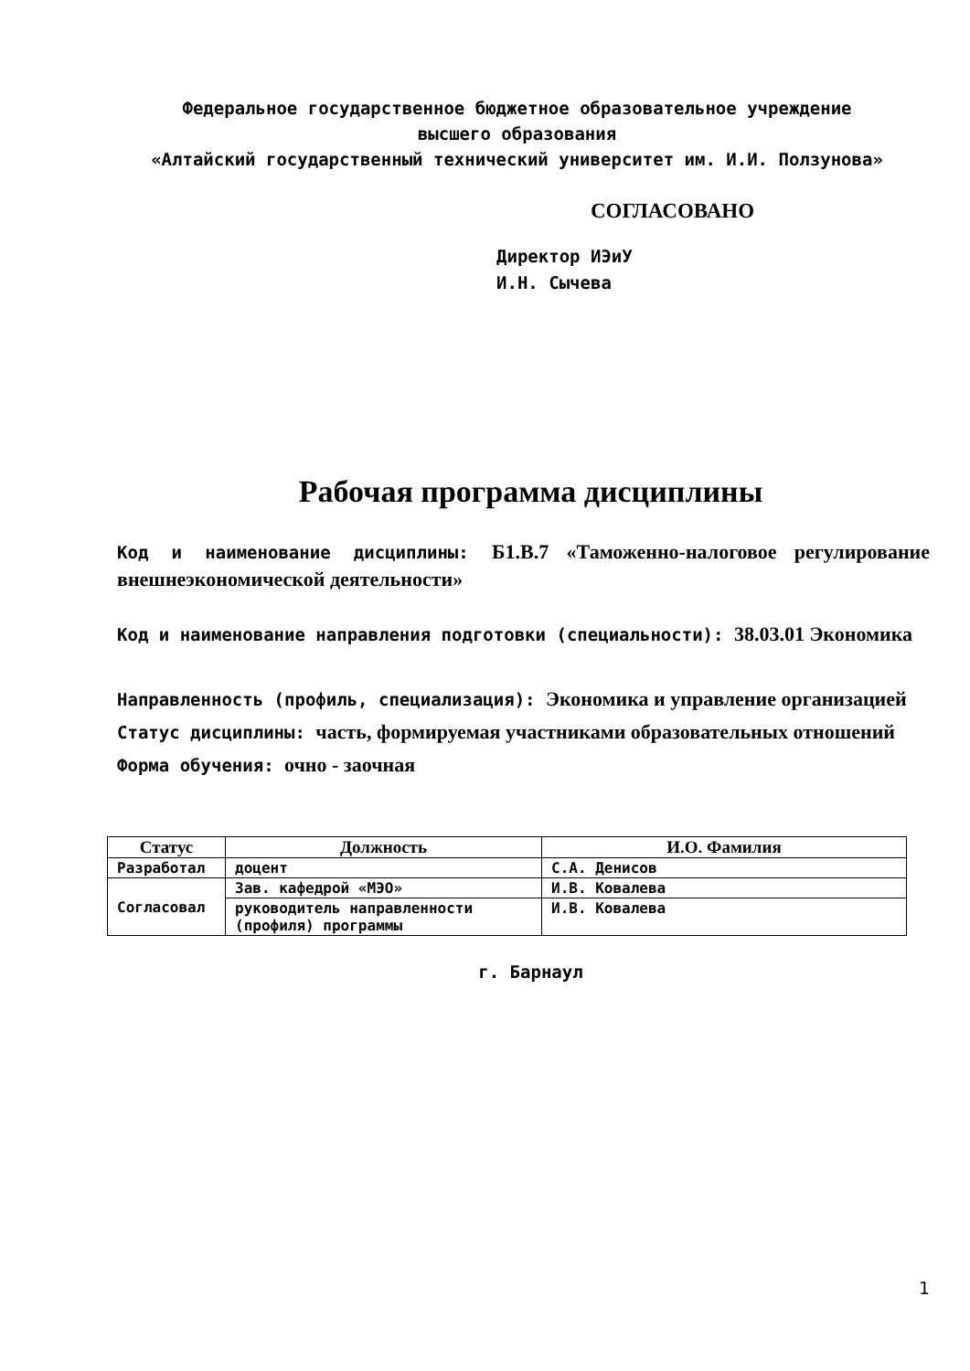Федеральное государственное бюджетное образовательное учреждение
высшего образования
«Алтайский государственный технический университет им. И.И. Ползунова»
СОГЛАСОВАНО
Директор ИЭиУ
И.Н. Сычева
Рабочая программа дисциплины
Код и наименование дисциплины: Б1.В.7 «Таможенно-налоговое регулирование внешнеэкономической деятельности»
Код и наименование направления подготовки (специальности): 38.03.01 Экономика
Направленность (профиль, специализация): Экономика и управление организацией
Статус дисциплины: часть, формируемая участниками образовательных отношений
Форма обучения: очно - заочная
| Статус | Должность | И.О. Фамилия |
| --- | --- | --- |
| Разработал | доцент | С.А. Денисов |
| Согласовал | Зав. кафедрой «МЭО» | И.В. Ковалева |
| | руководитель направленности (профиля) программы | И.В. Ковалева |
г. Барнаул
1